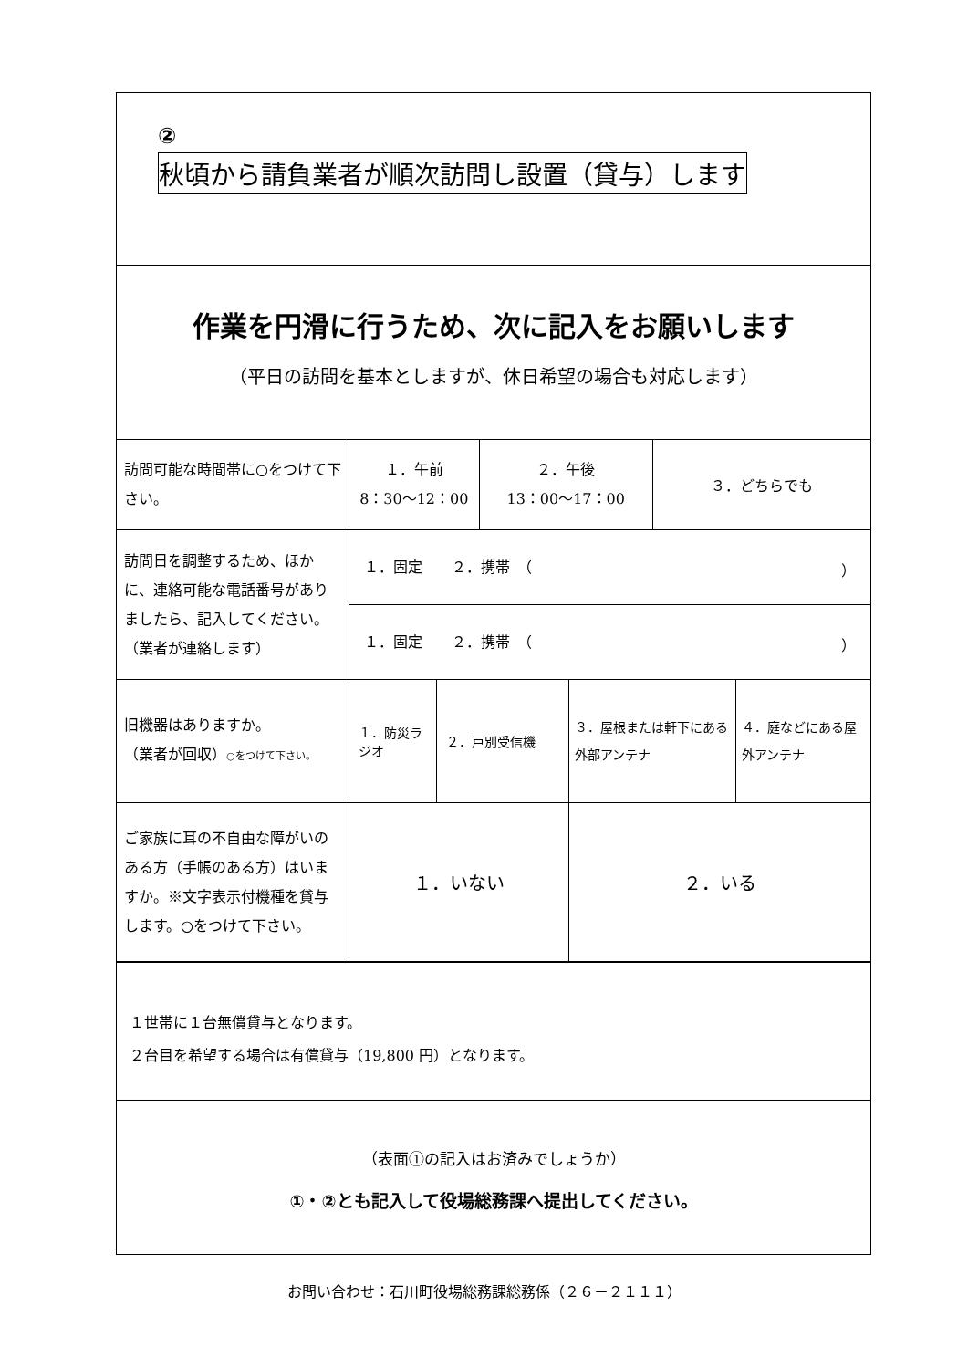②
秋頃から請負業者が順次訪問し設置（貸与）します
作業を円滑に行うため、次に記入をお願いします
（平日の訪問を基本としますが、休日希望の場合も対応します）
| 訪問可能な時間帯に○をつけて下さい。 | １．午前 8：30～12：00 | | ２．午後 13：00～17：00 | | ３．どちらでも | |
| 訪問日を調整するため、ほかに、連絡可能な電話番号がありましたら、記入してください。 （業者が連絡します） | １．固定 ２．携帯 （ ） | | | | | |
| | １．固定 ２．携帯 （ ） | | | | | |
| 旧機器はありますか。 （業者が回収） ○をつけて下さい。 | １．防災ラジオ | ２．戸別受信機 | | ３．屋根または軒下にある外部アンテナ | | ４．庭などにある屋外アンテナ |
| ご家族に耳の不自由な障がいのある方（手帳のある方）はいますか。※文字表示付機種を貸与します。○をつけて下さい。 | １．いない | | | ２．いる | | |
１世帯に１台無償貸与となります。
２台目を希望する場合は有償貸与（19,800 円）となります。
（表面①の記入はお済みでしょうか）
①・②とも記入して役場総務課へ提出してください。
お問い合わせ：石川町役場総務課総務係（２６－２１１１）